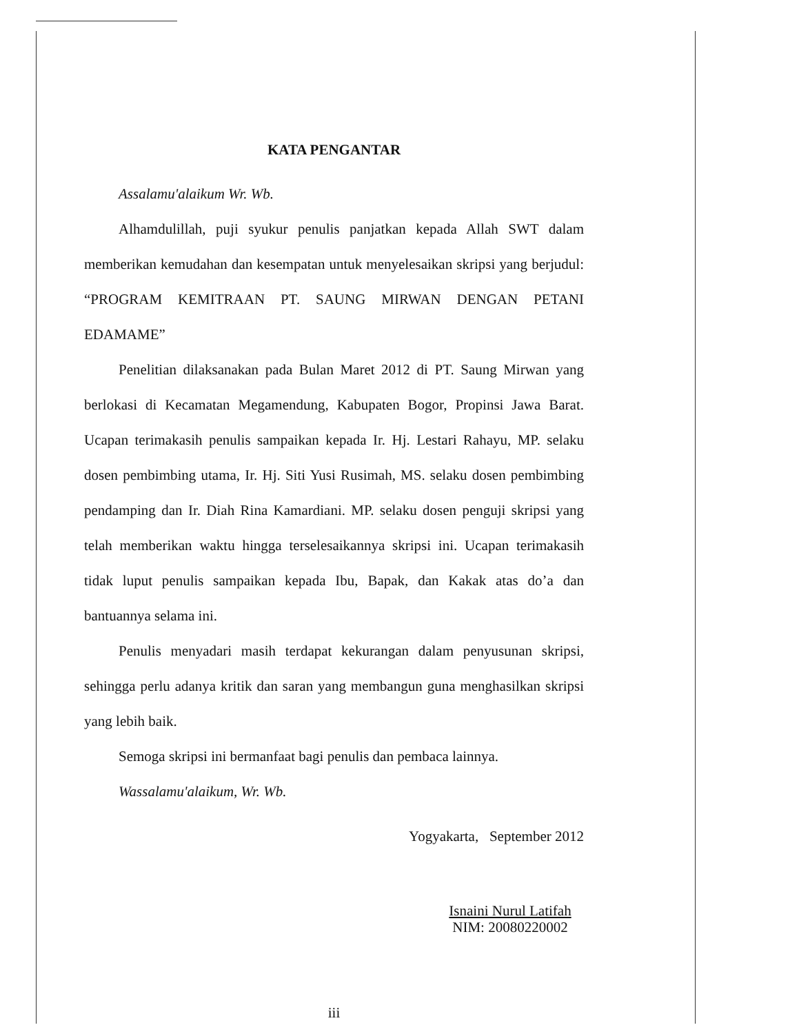KATA PENGANTAR
Assalamu'alaikum Wr. Wb.
Alhamdulillah, puji syukur penulis panjatkan kepada Allah SWT dalam memberikan kemudahan dan kesempatan untuk menyelesaikan skripsi yang berjudul: “PROGRAM KEMITRAAN PT. SAUNG MIRWAN DENGAN PETANI EDAMAME”
Penelitian dilaksanakan pada Bulan Maret 2012 di PT. Saung Mirwan yang berlokasi di Kecamatan Megamendung, Kabupaten Bogor, Propinsi Jawa Barat. Ucapan terimakasih penulis sampaikan kepada Ir. Hj. Lestari Rahayu, MP. selaku dosen pembimbing utama, Ir. Hj. Siti Yusi Rusimah, MS. selaku dosen pembimbing pendamping dan Ir. Diah Rina Kamardiani. MP. selaku dosen penguji skripsi yang telah memberikan waktu hingga terselesaikannya skripsi ini. Ucapan terimakasih tidak luput penulis sampaikan kepada Ibu, Bapak, dan Kakak atas do’a dan bantuannya selama ini.
Penulis menyadari masih terdapat kekurangan dalam penyusunan skripsi, sehingga perlu adanya kritik dan saran yang membangun guna menghasilkan skripsi yang lebih baik.
Semoga skripsi ini bermanfaat bagi penulis dan pembaca lainnya.
Wassalamu'alaikum, Wr. Wb.
Yogyakarta, September 2012
Isnaini Nurul Latifah
NIM: 20080220002
iii